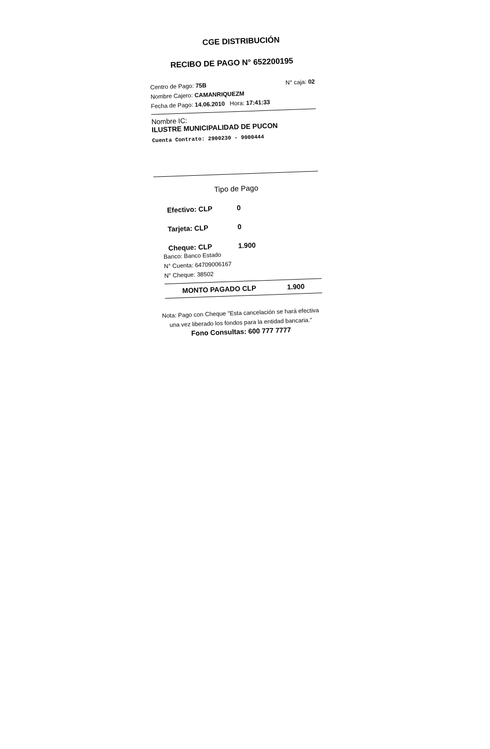CGE DISTRIBUCIÓN
RECIBO DE PAGO N° 652200195
Centro de Pago: 75B N° caja: 02
Nombre Cajero: CAMANRIQUEZM
Fecha de Pago: 14.06.2010 Hora: 17:41:33
Nombre IC:
ILUSTRE MUNICIPALIDAD DE PUCON
Cuenta Contrato: 2900230 - 9000444
Tipo de Pago
Efectivo: CLP 0
Tarjeta: CLP 0
Cheque: CLP 1.900
Banco: Banco Estado
N° Cuenta: 64709006167
N° Cheque: 38502
MONTO PAGADO CLP 1.900
Nota: Pago con Cheque "Esta cancelación se hará efectiva una vez liberado los fondos para la entidad bancaria."
Fono Consultas: 600 777 7777